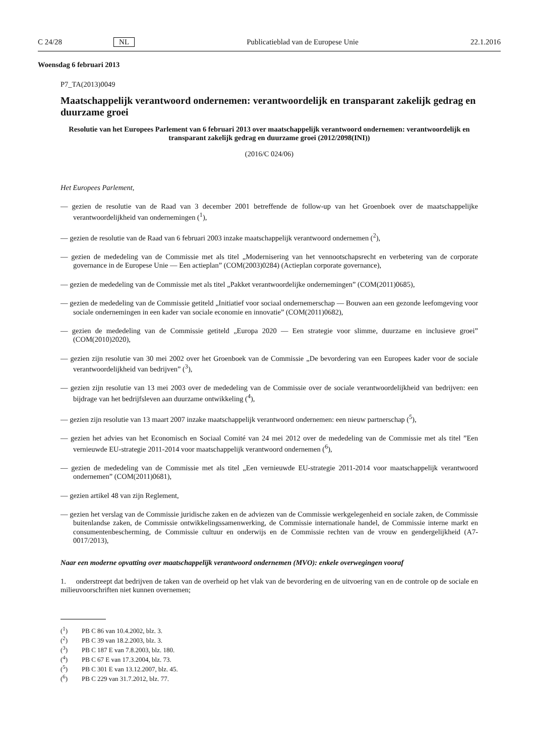C 24/28 NL Publicatieblad van de Europese Unie 22.1.2016
Woensdag 6 februari 2013
P7_TA(2013)0049
Maatschappelijk verantwoord ondernemen: verantwoordelijk en transparant zakelijk gedrag en duurzame groei
Resolutie van het Europees Parlement van 6 februari 2013 over maatschappelijk verantwoord ondernemen: verantwoordelijk en transparant zakelijk gedrag en duurzame groei (2012/2098(INI))
(2016/C 024/06)
Het Europees Parlement,
— gezien de resolutie van de Raad van 3 december 2001 betreffende de follow-up van het Groenboek over de maatschappelijke verantwoordelijkheid van ondernemingen (<sup>1</sup>),
— gezien de resolutie van de Raad van 6 februari 2003 inzake maatschappelijk verantwoord ondernemen (<sup>2</sup>),
— gezien de mededeling van de Commissie met als titel „Modernisering van het vennootschapsrecht en verbetering van de corporate governance in de Europese Unie — Een actieplan” (COM(2003)0284) (Actieplan corporate governance),
— gezien de mededeling van de Commissie met als titel „Pakket verantwoordelijke ondernemingen” (COM(2011)0685),
— gezien de mededeling van de Commissie getiteld „Initiatief voor sociaal ondernemerschap — Bouwen aan een gezonde leefomgeving voor sociale ondernemingen in een kader van sociale economie en innovatie” (COM(2011)0682),
— gezien de mededeling van de Commissie getiteld „Europa 2020 — Een strategie voor slimme, duurzame en inclusieve groei” (COM(2010)2020),
— gezien zijn resolutie van 30 mei 2002 over het Groenboek van de Commissie „De bevordering van een Europees kader voor de sociale verantwoordelijkheid van bedrijven” (<sup>3</sup>),
— gezien zijn resolutie van 13 mei 2003 over de mededeling van de Commissie over de sociale verantwoordelijkheid van bedrijven: een bijdrage van het bedrijfsleven aan duurzame ontwikkeling (<sup>4</sup>),
— gezien zijn resolutie van 13 maart 2007 inzake maatschappelijk verantwoord ondernemen: een nieuw partnerschap (<sup>5</sup>),
— gezien het advies van het Economisch en Sociaal Comité van 24 mei 2012 over de mededeling van de Commissie met als titel ”Een vernieuwde EU-strategie 2011-2014 voor maatschappelijk verantwoord ondernemen (<sup>6</sup>),
— gezien de mededeling van de Commissie met als titel „Een vernieuwde EU-strategie 2011-2014 voor maatschappelijk verantwoord ondernemen” (COM(2011)0681),
— gezien artikel 48 van zijn Reglement,
— gezien het verslag van de Commissie juridische zaken en de adviezen van de Commissie werkgelegenheid en sociale zaken, de Commissie buitenlandse zaken, de Commissie ontwikkelingssamenwerking, de Commissie internationale handel, de Commissie interne markt en consumentenbescherming, de Commissie cultuur en onderwijs en de Commissie rechten van de vrouw en gendergelijkheid (A7-0017/2013),
Naar een moderne opvatting over maatschappelijk verantwoord ondernemen (MVO): enkele overwegingen vooraf
1. onderstreept dat bedrijven de taken van de overheid op het vlak van de bevordering en de uitvoering van en de controle op de sociale en milieuvoorschriften niet kunnen overnemen;
(<sup>1</sup>) PB C 86 van 10.4.2002, blz. 3.
(<sup>2</sup>) PB C 39 van 18.2.2003, blz. 3.
(<sup>3</sup>) PB C 187 E van 7.8.2003, blz. 180.
(<sup>4</sup>) PB C 67 E van 17.3.2004, blz. 73.
(<sup>5</sup>) PB C 301 E van 13.12.2007, blz. 45.
(<sup>6</sup>) PB C 229 van 31.7.2012, blz. 77.